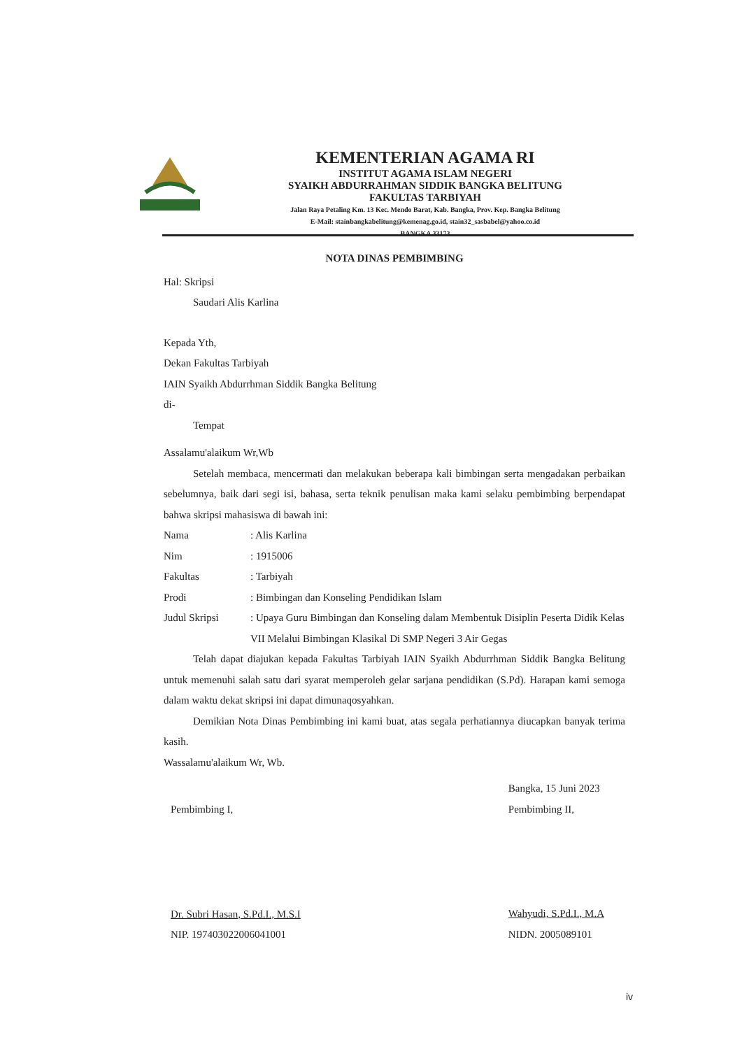KEMENTERIAN AGAMA RI
INSTITUT AGAMA ISLAM NEGERI
SYAIKH ABDURRAHMAN SIDDIK BANGKA BELITUNG
FAKULTAS TARBIYAH
Jalan Raya Petaling Km. 13 Kec. Mendo Barat, Kab. Bangka, Prov. Kep. Bangka Belitung
E-Mail: stainbangkabelitung@kemenag.go.id, stain32_sasbabel@yahoo.co.id
BANGKA 33173
NOTA DINAS PEMBIMBING
Hal: Skripsi
Saudari Alis Karlina
Kepada Yth,
Dekan Fakultas Tarbiyah
IAIN Syaikh Abdurrhman Siddik Bangka Belitung
di-
Tempat
Assalamu'alaikum Wr,Wb
Setelah membaca, mencermati dan melakukan beberapa kali bimbingan serta mengadakan perbaikan sebelumnya, baik dari segi isi, bahasa, serta teknik penulisan maka kami selaku pembimbing berpendapat bahwa skripsi mahasiswa di bawah ini:
Nama: Alis Karlina
Nim: 1915006
Fakultas: Tarbiyah
Prodi: Bimbingan dan Konseling Pendidikan Islam
Judul Skripsi: Upaya Guru Bimbingan dan Konseling dalam Membentuk Disiplin Peserta Didik Kelas VII Melalui Bimbingan Klasikal Di SMP Negeri 3 Air Gegas
Telah dapat diajukan kepada Fakultas Tarbiyah IAIN Syaikh Abdurrhman Siddik Bangka Belitung untuk memenuhi salah satu dari syarat memperoleh gelar sarjana pendidikan (S.Pd). Harapan kami semoga dalam waktu dekat skripsi ini dapat dimunaqosyahkan.
Demikian Nota Dinas Pembimbing ini kami buat, atas segala perhatiannya diucapkan banyak terima kasih.
Wassalamu'alaikum Wr, Wb.
Pembimbing I,
Dr. Subri Hasan, S.Pd.I., M.S.I
NIP. 197403022006041001
Bangka, 15 Juni 2023
Pembimbing II,
Wahyudi, S.Pd.I., M.A
NIDN. 2005089101
iv